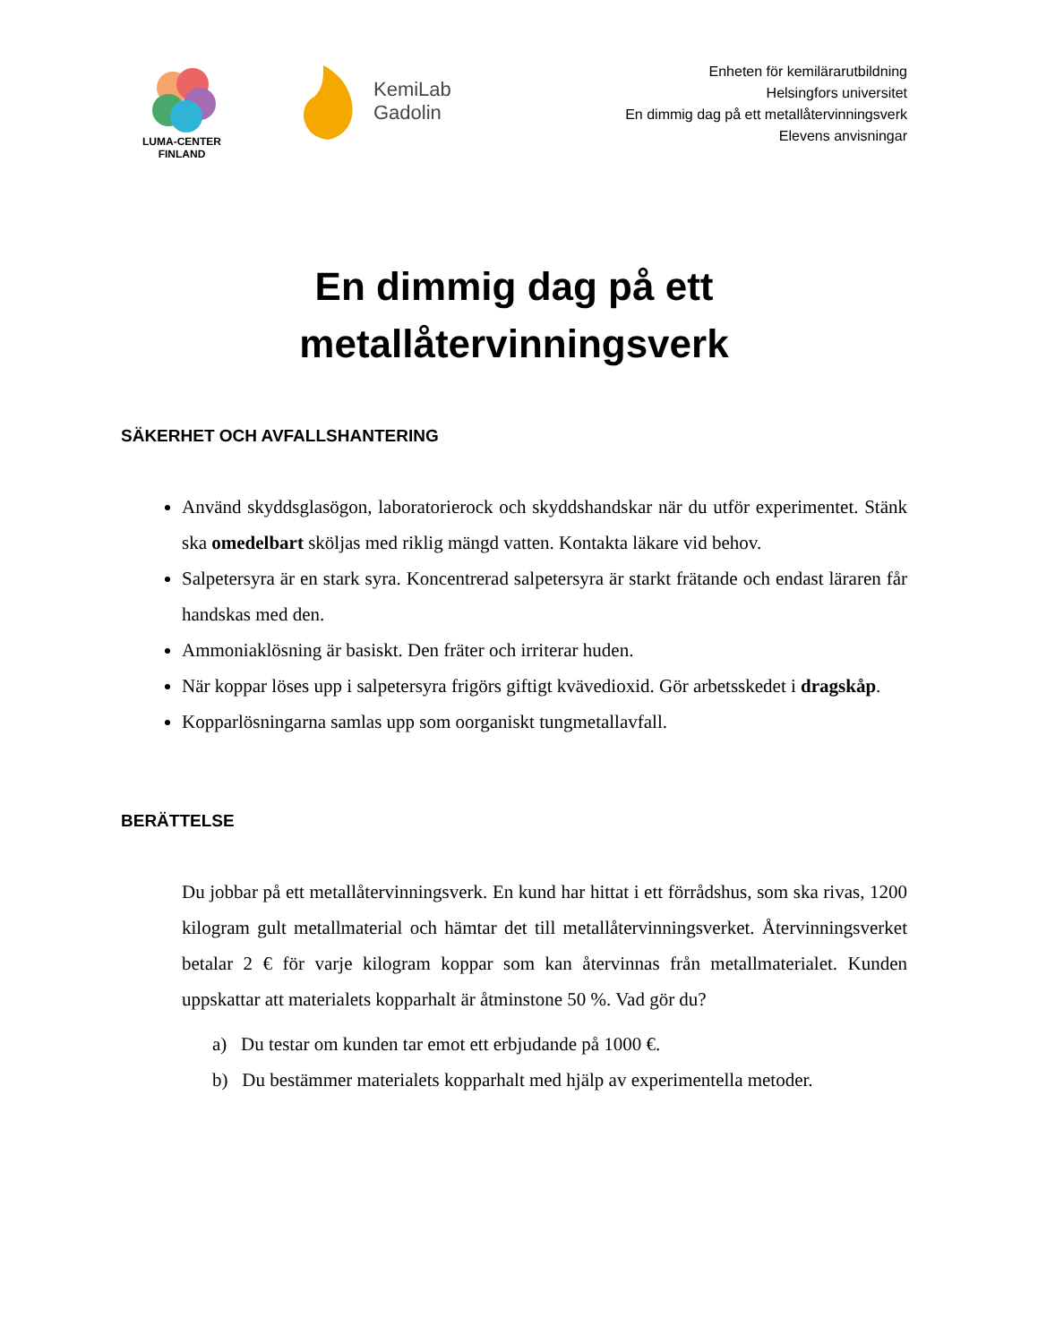LUMA-CENTER
FINLAND
KemiLab
Gadolin
Enheten för kemilärarutbildning
Helsingfors universitet
En dimmig dag på ett metallåtervinningsverk
Elevens anvisningar
En dimmig dag på ett
metallåtervinningsverk
SÄKERHET OCH AVFALLSHANTERING
Använd skyddsglasögon, laboratorierock och skyddshandskar när du utför experimentet. Stänk ska omedelbart sköljas med riklig mängd vatten. Kontakta läkare vid behov.
Salpetersyra är en stark syra. Koncentrerad salpetersyra är starkt frätande och endast läraren får handskas med den.
Ammoniaklösning är basiskt. Den fräter och irriterar huden.
När koppar löses upp i salpetersyra frigörs giftigt kvävedioxid. Gör arbetsskedet i dragskåp.
Kopparlösningarna samlas upp som oorganiskt tungmetallavfall.
BERÄTTELSE
Du jobbar på ett metallåtervinningsverk. En kund har hittat i ett förrådshus, som ska rivas, 1200 kilogram gult metallmaterial och hämtar det till metallåtervinningsverket. Återvinningsverket betalar 2 € för varje kilogram koppar som kan återvinnas från metallmaterialet. Kunden uppskattar att materialets kopparhalt är åtminstone 50 %. Vad gör du?
a) Du testar om kunden tar emot ett erbjudande på 1000 €.
b) Du bestämmer materialets kopparhalt med hjälp av experimentella metoder.